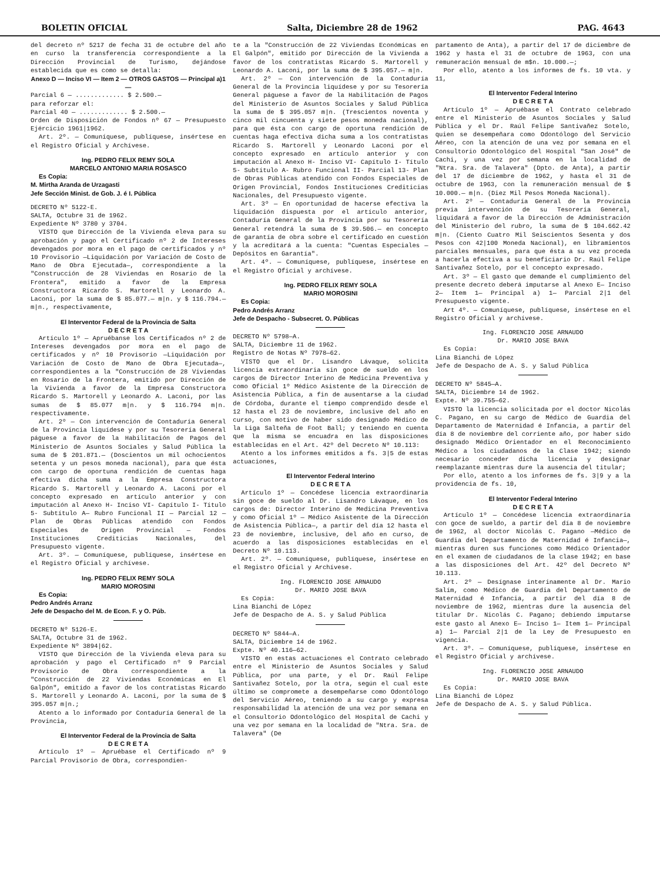BOLETIN OFICIAL Salta, Diciembre 28 de 1962 PAG. 4643
del decreto nº 5217 de fecha 31 de octubre del año en curso la transferencia correspondiente a la Dirección Provincial de Turismo, dejándose establecida que es como se detalla:
Anexo D — Inciso VI — Item 2 — OTROS GASTOS — Principal a)1 —
Parcial 6 — ............. $ 2.500.—
para reforzar el:
Parcial 40 — ............. $ 2.500.—
Orden de Disposición de Fondos nº 67 — Presupuesto Ejércicio 1961|1962.
Art. 2º. — Comuníquese, publíquese, insértese en el Registro Oficial y Archívese.
Ing. PEDRO FELIX REMY SOLA
MARCELO ANTONIO MARIA ROSASCO
Es Copia:
M. Mirtha Aranda de Urzagasti
Jefe Sección Minist. de Gob. J. é I. Pública
DECRETO Nº 5122-E.
SALTA, Octubre 31 de 1962.
Expediente Nº 3780 y 3704.
VISTO que Dirección de la Vivienda eleva para su aprobación y pago el Certificado nº 2 de Intereses devengados por mora en el pago de certificados y nº 10 Provisorio —Liquidación por Variación de Costo de Mano de Obra Ejecutada—, correspondiente a la "Construcción de 28 Viviendas en Rosario de la Frontera", emitido a favor de la Empresa Constructora Ricardo S. Martorell y Leonardo A. Laconi, por la suma de $ 85.077.— m|n. y $ 116.794.— m|n., respectivamente,
El Interventor Federal de la Provincia de Salta
D E C R E T A
Artículo 1º — Apruébanse los Certificados nº 2 de Intereses devengados por mora en el pago de certificados y nº 10 Provisorio —Liquidación por Variación de Costo de Mano de Obra Ejecutada—, correspondientes a la "Construcción de 28 Viviendas en Rosario de la Frontera, emitido por Dirección de la Vivienda a favor de la Empresa Constructora Ricardo S. Martorell y Leonardo A. Laconi, por las sumas de $ 85.077 m|n. y $ 116.794 m|n. respectivamente.
Art. 2º — Con intervención de Contaduría General de la Provincia liquídese y por su Tesorería General páguese a favor de la Habilitación de Pagos del Ministerio de Asuntos Sociales y Salud Pública la suma de $ 201.871.— (Doscientos un mil ochocientos setenta y un pesos moneda nacional), para que ésta con cargo de oportuna rendición de cuentas haga efectiva dicha suma a la Empresa Constructora Ricardo S. Martorell y Leonardo A. Laconi por el concepto expresado en artículo anterior y con imputación al Anexo H- Inciso VI- Capítulo I- Título 5- Subtítulo A— Rubro Funcional II — Parcial 12 — Plan de Obras Públicas atendido con Fondos Especiales de Origen Provincial — Fondos Instituciones Crediticias Nacionales, del Presupuesto vigente.
Art. 3º. — Comuníquese, publíquese, insértese en el Registro Oficial y archívese.
Ing. PEDRO FELIX REMY SOLA
MARIO MOROSINI
Es Copia:
Pedro Andrés Arranz
Jefe de Despacho del M. de Econ. F. y O. Púb.
DECRETO Nº 5126-E.
SALTA, Octubre 31 de 1962.
Expediente Nº 3894|62.
VISTO que Dirección de la Vivienda eleva para su aprobación y pago el Certificado nº 9 Parcial Provisorio de Obra correspondiente a la "Construcción de 22 Viviendas Económicas en El Galpón", emitido a favor de los contratistas Ricardo S. Martorell y Leonardo A. Laconi, por la suma de $ 395.057 m|n.;
Atento a lo informado por Contaduría General de la Provincia,
El Interventor Federal de la Provincia de Salta
D E C R E T A
Artículo 1º — Apruébase el Certificado nº 9 Parcial Provisorio de Obra, correspondien-
te a la "Construcción de 22 Viviendas Económicas en El Galpón", emitido por Dirección de la Vivienda a favor de los contratistas Ricardo S. Martorell y Leonardo A. Laconi, por la suma de $ 395.057.— m|n.
Art. 2º — Con intervención de la Contaduría General de la Provincia liquídese y por su Tesorería General páguese a favor de la Habilitación de Pagos del Ministerio de Asuntos Sociales y Salud Pública la suma de $ 395.057 m|n. (Trescientos noventa y cinco mil cincuenta y siete pesos moneda nacional), para que ésta con cargo de oportuna rendición de cuentas haga efectiva dicha suma a los contratistas Ricardo S. Martorell y Leonardo Laconi por el concepto expresado en artículo anterior y con imputación al Anexo H- Inciso VI- Capítulo I- Título 5- Subtítulo A- Rubro Funcional II- Parcial 13- Plan de Obras Públicas atendido con Fondos Especiales de Origen Provincial, Fondos Instituciones Crediticias Nacionales, del Presupuesto vigente.
Art. 3º — En oportunidad de hacerse efectiva la liquidación dispuesta por el artículo anterior, Contaduría General de la Provincia por su Tesorería General retendrá la suma de $ 39.506.— en concepto de garantía de obra sobre el certificado en cuestión y la acreditará a la cuenta: "Cuentas Especiales — Depósitos en Garantía".
Art. 4º. — Comuníquese, publíquese, insértese en el Registro Oficial y archívese.
Ing. PEDRO FELIX REMY SOLA
MARIO MOROSINI
Es Copia:
Pedro Andrés Arranz
Jefe de Despacho - Subsecret. O. Públicas
DECRETO Nº 5798—A.
SALTA, Diciembre 11 de 1962.
Registro de Notas Nº 7978—62.
VISTO que el Dr. Lisandro Lávaque, solicita licencia extraordinaria sin goce de sueldo en los cargos de Director Interino de Medicina Preventiva y como Oficial 1º Médico Asistente de la Dirección de Asistencia Pública, a fin de ausentarse a la ciudad de Córdoba, durante el tiempo comprendido desde el 12 hasta el 23 de noviembre, inclusive del año en curso, con motivo de haber sido designado Médico de la Liga Salteña de Foot Ball; y teniendo en cuenta que la misma se encuadra en las disposiciones establecidas en el Art. 42º del Decreto Nº 10.113:
Atento a los informes emitidos a fs. 3|5 de estas actuaciones,
El Interventor Federal Interino
D E C R E T A
Artículo 1º — Concédese licencia extraordinaria sin goce de sueldo al Dr. Lisandro Lávaque, en los cargos de: Director Interino de Medicina Preventiva y como Oficial 1º — Médico Asistente de la Dirección de Asistencia Pública—, a partir del día 12 hasta el 23 de noviembre, inclusive, del año en curso, de acuerdo a las disposiciones establecidas en el Decreto Nº 10.113.
Art. 2º. — Comuníquese, publíquese, insértese en el Registro Oficial y Archívese.
Ing. FLORENCIO JOSE ARNAUDO
Dr. MARIO JOSE BAVA
Es Copia:
Lina Bianchi de López
Jefe de Despacho de A. S. y Salud Pública
DECRETO Nº 5844—A.
SALTA, Diciembre 14 de 1962.
Expte. Nº 40.116—62.
VISTO en estas actuaciones el Contrato celebrado entre el Ministerio de Asuntos Sociales y Salud Pública, por una parte, y el Dr. Raúl Felipe Santivañez Sotelo, por la otra, según el cual este último se compromete a desempeñarse como Odontólogo del Servicio Aéreo, teniendo a su cargo y expresa responsabilidad la atención de una vez por semana en el Consultorio Odontológico del Hospital de Cachi y una vez por semana en la localidad de "Ntra. Sra. de Talavera" (De
partamento de Anta), a partir del 17 de diciembre de 1962 y hasta el 31 de octubre de 1963, con una remuneración mensual de m$n. 10.000.—;
Por ello, atento a los informes de fs. 10 vta. y 11,
El Interventor Federal Interino
D E C R E T A
Artículo 1º — Apruébase el Contrato celebrado entre el Ministerio de Asuntos Sociales y Salud Pública y el Dr. Raúl Felipe Santivañez Sotelo, quien se desempeñara como Odontólogo del Servicio Aéreo, con la atención de una vez por semana en el Consultorio Odontológico del Hospital "San José" de Cachi, y una vez por semana en la localidad de "Ntra. Sra. de Talavera" (Dpto. de Anta), a partir del 17 de diciembre de 1962, y hasta el 31 de octubre de 1963, con la remuneración mensual de $ 10.000.— m|n. (Diez Mil Pesos Moneda Nacional).
Art. 2º — Contaduría General de la Provincia previa intervención de su Tesorería General, liquidará a favor de la Dirección de Administración del Ministerio del rubro, la suma de $ 104.662.42 m|n. (Ciento Cuatro Mil Seiscientos Sesenta y dos Pesos con 42|100 Moneda Nacional), en libramientos parciales mensuales, para que ésta a su vez proceda a hacerla efectiva a su beneficiario Dr. Raúl Felipe Santivañez Sotelo, por el concepto expresado.
Art. 3º — El gasto que demande el cumplimiento del presente decreto deberá imputarse al Anexo E— Inciso 2— Item 1— Principal a) 1— Parcial 2|1 del Presupuesto vigente.
Art 4º. — Comuníquese, publíquese, insértese en el Registro Oficial y archívese.
Ing. FLORENCIO JOSE ARNAUDO
Dr. MARIO JOSE BAVA
Es Copia:
Lina Bianchi de López
Jefe de Despacho de A. S. y Salud Pública
DECRETO Nº 5845—A.
SALTA, Diciembre 14 de 1962.
Expte. Nº 39.755—62.
VISTO la licencia solicitada por el doctor Nicolás C. Pagano, en su cargo de Médico de Guardia del Departamento de Maternidad é Infancia, a partir del día 8 de noviembre del corriente año, por haber sido designado Médico Orientador en el Reconocimiento Médico a los ciudadanos de la Clase 1942; siendo necesario conceder dicha licencia y designar reemplazante mientras dure la ausencia del titular;
Por ello, atento a los informes de fs. 3|9 y a la providencia de fs. 10,
El Interventor Federal Interino
D E C R E T A
Artículo 1º — Concédese licencia extraordinaria con goce de sueldo, a partir del día 8 de noviembre de 1962, al doctor Nicolás C. Pagano —Médico de Guardia del Departamento de Maternidad é Infancia—, mientras duren sus funciones como Médico Orientador en el examen de ciudadanos de la clase 1942; en base a las disposiciones del Art. 42º del Decreto Nº 10.113.
Art. 2º — Desígnase interinamente al Dr. Mario Salím, como Médico de Guardia del Departamento de Maternidad é Infancia, a partir del día 8 de noviembre de 1962, mientras dure la ausencia del titular Dr. Nicolás C. Pagano; debiendo imputarse este gasto al Anexo E— Inciso 1— Item 1— Principal a) 1— Parcial 2|1 de la Ley de Presupuesto en vigencia.
Art. 3º. — Comuníquese, publíquese, insértese en el Registro Oficial y archívese.
Ing. FLORENCIO JOSE ARNAUDO
Dr. MARIO JOSE BAVA
Es Copia:
Lina Bianchi de López
Jefe de Despacho de A. S. y Salud Pública.